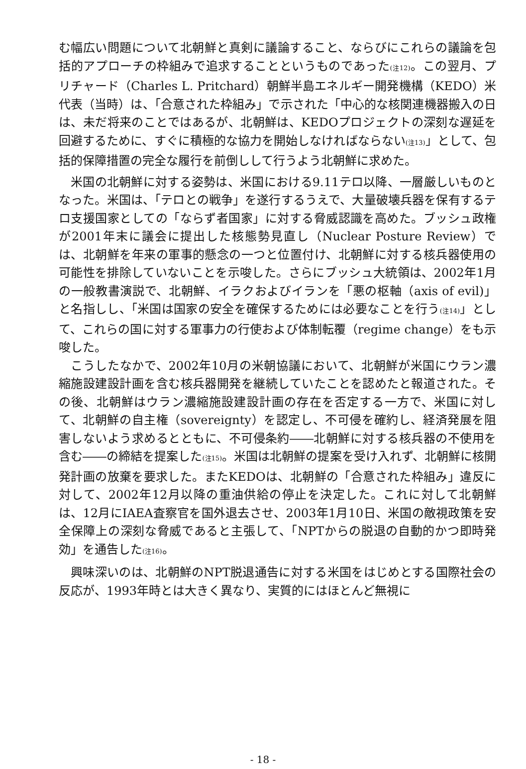む幅広い問題について北朝鮮と真剣に議論すること、ならびにこれらの議論を包括的アプローチの枠組みで追求することというものであった(注12)。この翌月、プリチャード（Charles L. Pritchard）朝鮮半島エネルギー開発機構（KEDO）米代表（当時）は、「合意された枠組み」で示された「中心的な核関連機器搬入の日は、未だ将来のことではあるが、北朝鮮は、KEDOプロジェクトの深刻な遅延を回避するために、すぐに積極的な協力を開始しなければならない(注13)」として、包括的保障措置の完全な履行を前倒しして行うよう北朝鮮に求めた。
米国の北朝鮮に対する姿勢は、米国における9.11テロ以降、一層厳しいものとなった。米国は、「テロとの戦争」を遂行するうえで、大量破壊兵器を保有するテロ支援国家としての「ならず者国家」に対する脅威認識を高めた。ブッシュ政権が2001年末に議会に提出した核態勢見直し（Nuclear Posture Review）では、北朝鮮を年来の軍事的懸念の一つと位置付け、北朝鮮に対する核兵器使用の可能性を排除していないことを示唆した。さらにブッシュ大統領は、2002年1月の一般教書演説で、北朝鮮、イラクおよびイランを「悪の枢軸（axis of evil)」と名指しし、「米国は国家の安全を確保するためには必要なことを行う(注14)」として、これらの国に対する軍事力の行使および体制転覆（regime change）をも示唆した。
こうしたなかで、2002年10月の米朝協議において、北朝鮮が米国にウラン濃縮施設建設計画を含む核兵器開発を継続していたことを認めたと報道された。その後、北朝鮮はウラン濃縮施設建設計画の存在を否定する一方で、米国に対して、北朝鮮の自主権（sovereignty）を認定し、不可侵を確約し、経済発展を阻害しないよう求めるとともに、不可侵条約――北朝鮮に対する核兵器の不使用を含む――の締結を提案した(注15)。米国は北朝鮮の提案を受け入れず、北朝鮮に核開発計画の放棄を要求した。またKEDOは、北朝鮮の「合意された枠組み」違反に対して、2002年12月以降の重油供給の停止を決定した。これに対して北朝鮮は、12月にIAEA査察官を国外退去させ、2003年1月10日、米国の敵視政策を安全保障上の深刻な脅威であると主張して、「NPTからの脱退の自動的かつ即時発効」を通告した(注16)。
興味深いのは、北朝鮮のNPT脱退通告に対する米国をはじめとする国際社会の反応が、1993年時とは大きく異なり、実質的にはほとんど無視に
- 18 -